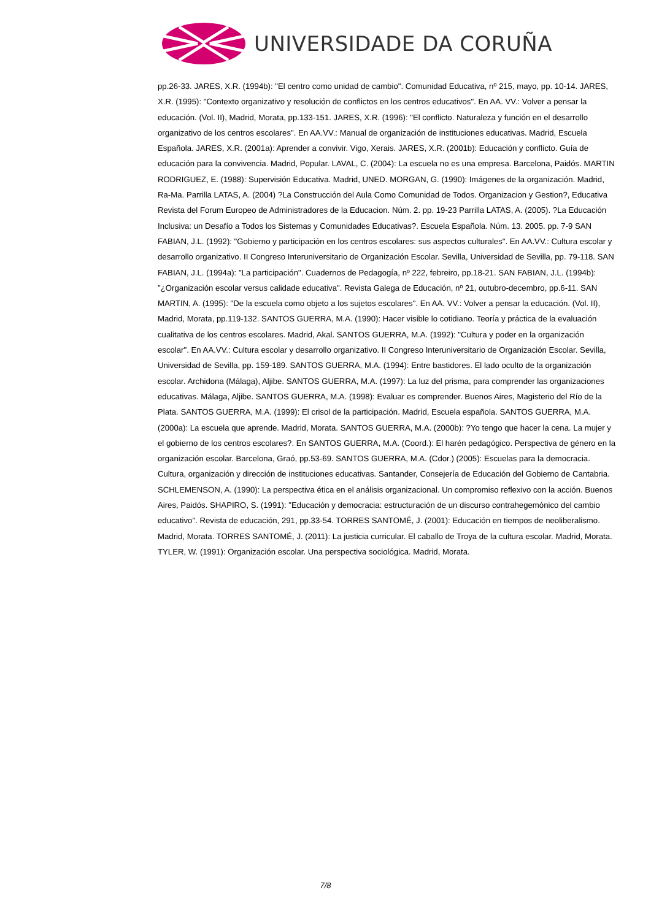UNIVERSIDADE DA CORUÑA
pp.26-33. JARES, X.R. (1994b): "El centro como unidad de cambio". Comunidad Educativa, nº 215, mayo, pp. 10-14. JARES, X.R. (1995): "Contexto organizativo y resolución de conflictos en los centros educativos". En AA. VV.: Volver a pensar la educación. (Vol. II), Madrid, Morata, pp.133-151. JARES, X.R. (1996): "El conflicto. Naturaleza y función en el desarrollo organizativo de los centros escolares". En AA.VV.: Manual de organización de instituciones educativas. Madrid, Escuela Española. JARES, X.R. (2001a): Aprender a convivir. Vigo, Xerais. JARES, X.R. (2001b): Educación y conflicto. Guía de educación para la convivencia. Madrid, Popular. LAVAL, C. (2004): La escuela no es una empresa. Barcelona, Paidós. MARTIN RODRIGUEZ, E. (1988): Supervisión Educativa. Madrid, UNED. MORGAN, G. (1990): Imágenes de la organización. Madrid, Ra-Ma. Parrilla LATAS, A. (2004) ?La Construcción del Aula Como Comunidad de Todos. Organizacion y Gestion?, Educativa Revista del Forum Europeo de Administradores de la Educacion. Núm. 2. pp. 19-23 Parrilla LATAS, A. (2005). ?La Educación Inclusiva: un Desafío a Todos los Sistemas y Comunidades Educativas?. Escuela Española. Núm. 13. 2005. pp. 7-9 SAN FABIAN, J.L. (1992): "Gobierno y participación en los centros escolares: sus aspectos culturales". En AA.VV.: Cultura escolar y desarrollo organizativo. II Congreso Interuniversitario de Organización Escolar. Sevilla, Universidad de Sevilla, pp. 79-118. SAN FABIAN, J.L. (1994a): "La participación". Cuadernos de Pedagogía, nº 222, febreiro, pp.18-21. SAN FABIAN, J.L. (1994b): "¿Organización escolar versus calidade educativa". Revista Galega de Educación, nº 21, outubro-decembro, pp.6-11. SAN MARTIN, A. (1995): "De la escuela como objeto a los sujetos escolares". En AA. VV.: Volver a pensar la educación. (Vol. II), Madrid, Morata, pp.119-132. SANTOS GUERRA, M.A. (1990): Hacer visible lo cotidiano. Teoría y práctica de la evaluación cualitativa de los centros escolares. Madrid, Akal. SANTOS GUERRA, M.A. (1992): "Cultura y poder en la organización escolar". En AA.VV.: Cultura escolar y desarrollo organizativo. II Congreso Interuniversitario de Organización Escolar. Sevilla, Universidad de Sevilla, pp. 159-189. SANTOS GUERRA, M.A. (1994): Entre bastidores. El lado oculto de la organización escolar. Archidona (Málaga), Aljibe. SANTOS GUERRA, M.A. (1997): La luz del prisma, para comprender las organizaciones educativas. Málaga, Aljibe. SANTOS GUERRA, M.A. (1998): Evaluar es comprender. Buenos Aires, Magisterio del Río de la Plata. SANTOS GUERRA, M.A. (1999): El crisol de la participación. Madrid, Escuela española. SANTOS GUERRA, M.A. (2000a): La escuela que aprende. Madrid, Morata. SANTOS GUERRA, M.A. (2000b): ?Yo tengo que hacer la cena. La mujer y el gobierno de los centros escolares?. En SANTOS GUERRA, M.A. (Coord.): El harén pedagógico. Perspectiva de género en la organización escolar. Barcelona, Graó, pp.53-69. SANTOS GUERRA, M.A. (Cdor.) (2005): Escuelas para la democracia. Cultura, organización y dirección de instituciones educativas. Santander, Consejería de Educación del Gobierno de Cantabria. SCHLEMENSON, A. (1990): La perspectiva ética en el análisis organizacional. Un compromiso reflexivo con la acción. Buenos Aires, Paidós. SHAPIRO, S. (1991): "Educación y democracia: estructuración de un discurso contrahegemónico del cambio educativo". Revista de educación, 291, pp.33-54. TORRES SANTOMÉ, J. (2001): Educación en tiempos de neoliberalismo. Madrid, Morata. TORRES SANTOMÉ, J. (2011): La justicia curricular. El caballo de Troya de la cultura escolar. Madrid, Morata. TYLER, W. (1991): Organización escolar. Una perspectiva sociológica. Madrid, Morata.
7/8